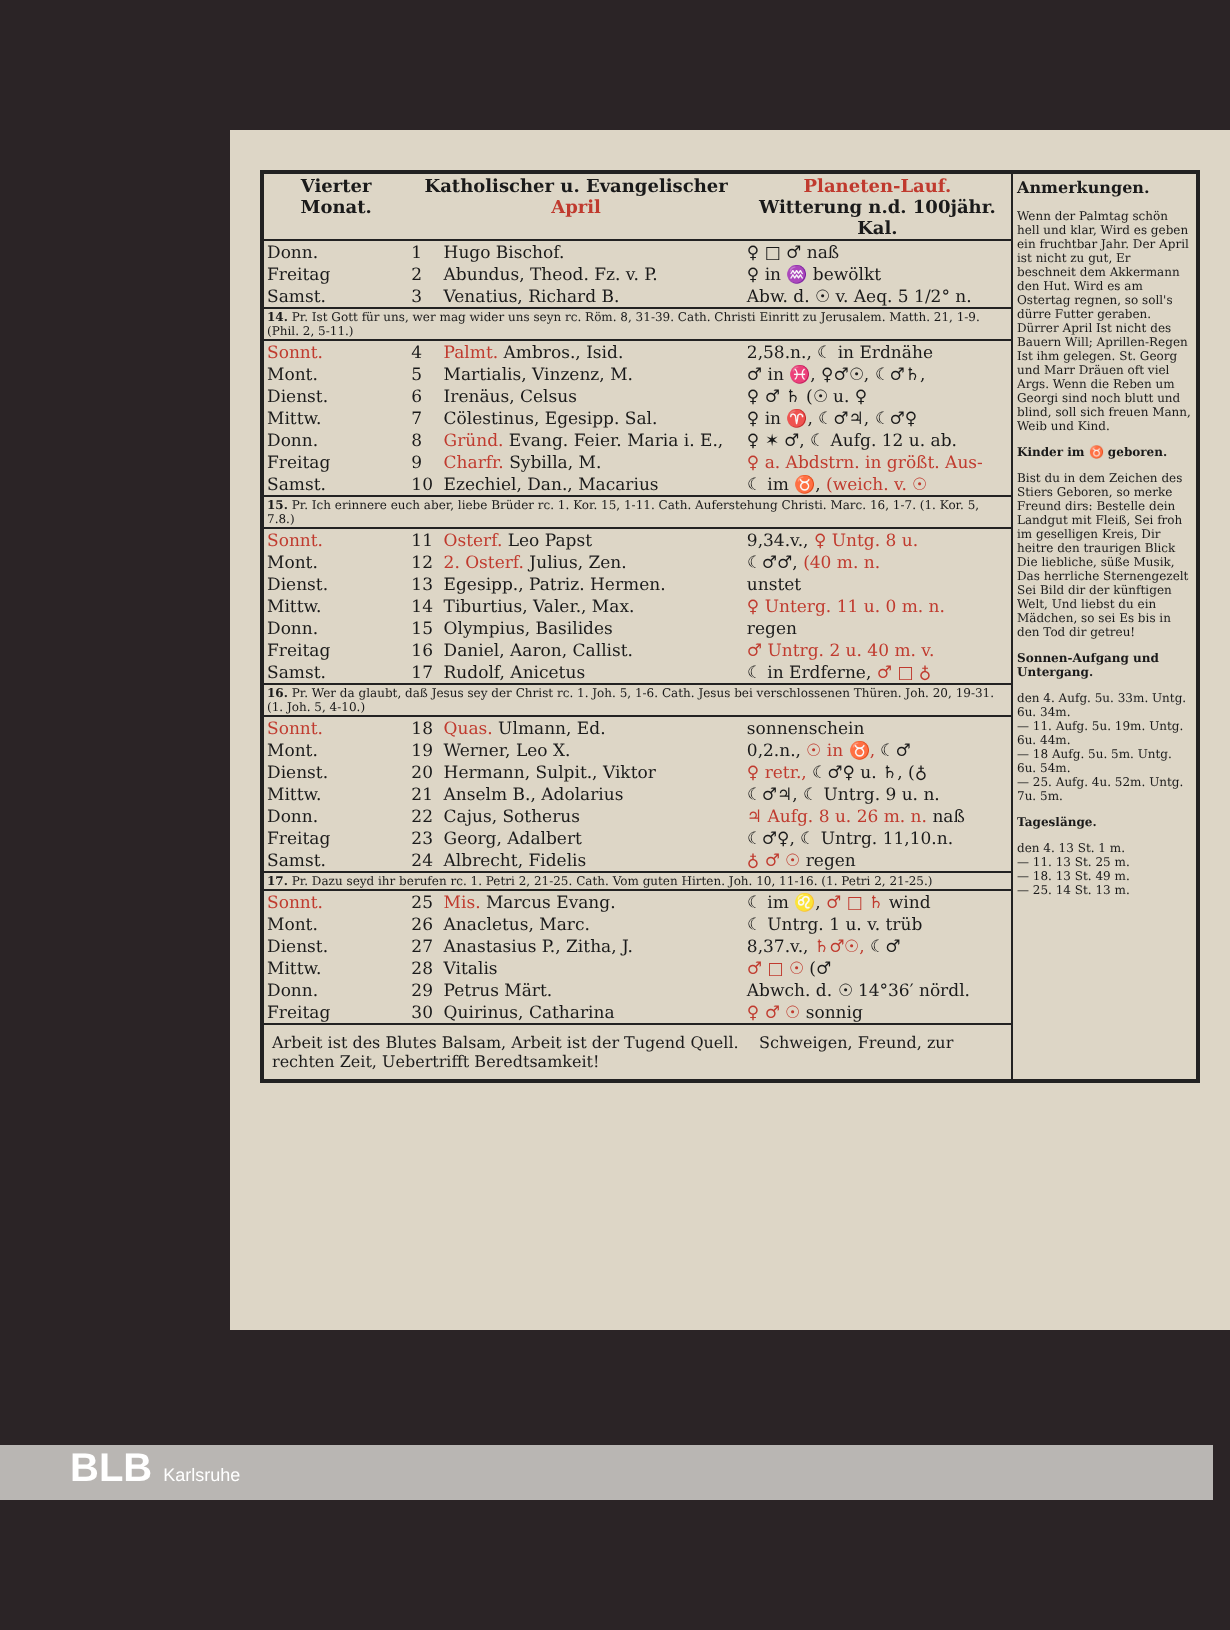| Vierter Monat. | Katholischer u. Evangelischer April | | Planeten-Lauf. Witterung n.d. 100jähr. Kal. |
| --- | --- | --- | --- |
| Donn. | 1 | Hugo Bischof. | ♀ □ ♂ naß |
| Freitag | 2 | Abundus, Theod. Fz. v. P. | ♀ in ♒ bewölkt |
| Samst. | 3 | Venatius, Richard B. | Abw. d. ☉ v. Aeq. 5 1/2° n. |
| 14. Pr. Ist Gott für uns, wer mag wider uns seyn rc. Röm. 8, 31-39. Cath. Christi Einritt zu Jerusalem. Matth. 21, 1-9. (Phil. 2, 5-11.) | | | |
| Sonnt. | 4 | Palmt. Ambros., Isid. | 2,58.n., ☾ in Erdnähe |
| Mont. | 5 | Martialis, Vinzenz, M. | ♂ in ♓, ♀♂☉, ☾♂♄, |
| Dienst. | 6 | Irenäus, Celsus | ♀ ♂ ♄ (☉ u. ♀ |
| Mittw. | 7 | Cölestinus, Egesipp. Sal. | ♀ in ♈, ☾♂♃, ☾♂♀ |
| Donn. | 8 | Gründ. Evang. Feier. Maria i. E., | ♀ ✶ ♂, ☾ Aufg. 12 u. ab. |
| Freitag | 9 | Charfr. Sybilla, M. | ♀ a. Abdstrn. in größt. Aus- |
| Samst. | 10 | Ezechiel, Dan., Macarius | ☾ im ♉, (weich. v. ☉ |
| 15. Pr. Ich erinnere euch aber, liebe Brüder rc. 1. Kor. 15, 1-11. Cath. Auferstehung Christi. Marc. 16, 1-7. (1. Kor. 5, 7.8.) | | | |
| Sonnt. | 11 | Osterf. Leo Papst | 9,34.v., ♀ Untg. 8 u. |
| Mont. | 12 | 2. Osterf. Julius, Zen. | ☾♂♂, (40 m. n. |
| Dienst. | 13 | Egesipp., Patriz. Hermen. | unstet |
| Mittw. | 14 | Tiburtius, Valer., Max. | ♀ Unterg. 11 u. 0 m. n. |
| Donn. | 15 | Olympius, Basilides | regen |
| Freitag | 16 | Daniel, Aaron, Callist. | ♂ Untrg. 2 u. 40 m. v. |
| Samst. | 17 | Rudolf, Anicetus | ☾ in Erdferne, ♂ □ ♁ |
| 16. Pr. Wer da glaubt, daß Jesus sey der Christ rc. 1. Joh. 5, 1-6. Cath. Jesus bei verschlossenen Thüren. Joh. 20, 19-31. (1. Joh. 5, 4-10.) | | | |
| Sonnt. | 18 | Quas. Ulmann, Ed. | sonnenschein |
| Mont. | 19 | Werner, Leo X. | 0,2.n., ☉ in ♉, ☾♂ |
| Dienst. | 20 | Hermann, Sulpit., Viktor | ♀ retr., ☾♂♀ u. ♄, (♁ |
| Mittw. | 21 | Anselm B., Adolarius | ☾♂♃, ☾ Untrg. 9 u. n. |
| Donn. | 22 | Cajus, Sotherus | ♃ Aufg. 8 u. 26 m. n. naß |
| Freitag | 23 | Georg, Adalbert | ☾♂♀, ☾ Untrg. 11,10.n. |
| Samst. | 24 | Albrecht, Fidelis | ♁ ♂ ☉ regen |
| 17. Pr. Dazu seyd ihr berufen rc. 1. Petri 2, 21-25. Cath. Vom guten Hirten. Joh. 10, 11-16. (1. Petri 2, 21-25.) | | | |
| Sonnt. | 25 | Mis. Marcus Evang. | ☾ im ♌, ♂ □ ♄ wind |
| Mont. | 26 | Anacletus, Marc. | ☾ Untrg. 1 u. v. trüb |
| Dienst. | 27 | Anastasius P., Zitha, J. | 8,37.v., ♄♂☉, ☾♂ |
| Mittw. | 28 | Vitalis | ♂ □ ☉ (♂ |
| Donn. | 29 | Petrus Märt. | Abwch. d. ☉ 14°36′ nördl. |
| Freitag | 30 | Quirinus, Catharina | ♀ ♂ ☉ sonnig |
Arbeit ist des Blutes Balsam, Arbeit ist der Tugend Quell. Schweigen, Freund, zur rechten Zeit, Uebertrifft Beredtsamkeit!
Anmerkungen.
Wenn der Palmtag schön hell und klar, Wird es geben ein fruchtbar Jahr. Der April ist nicht zu gut, Er beschneit dem Akkermann den Hut. Wird es am Ostertag regnen, so soll's dürre Futter geraben. Dürrer April Ist nicht des Bauern Will; Aprillen-Regen Ist ihm gelegen. St. Georg und Marr Dräuen oft viel Args. Wenn die Reben um Georgi sind noch blutt und blind, soll sich freuen Mann, Weib und Kind.
Kinder im ♉ geboren.
Bist du in dem Zeichen des Stiers Geboren, so merke Freund dirs: Bestelle dein Landgut mit Fleiß, Sei froh im geselligen Kreis, Dir heitre den traurigen Blick Die liebliche, süße Musik, Das herrliche Sternengezelt Sei Bild dir der künftigen Welt, Und liebst du ein Mädchen, so sei Es bis in den Tod dir getreu!
Sonnen-Aufgang und Untergang.
den 4. Aufg. 5u. 33m. Untg. 6u. 34m.
— 11. Aufg. 5u. 19m. Untg. 6u. 44m.
— 18 Aufg. 5u. 5m. Untg. 6u. 54m.
— 25. Aufg. 4u. 52m. Untg. 7u. 5m.
Tageslänge.
den 4. 13 St. 1 m.
— 11. 13 St. 25 m.
— 18. 13 St. 49 m.
— 25. 14 St. 13 m.
BLB Karlsruhe